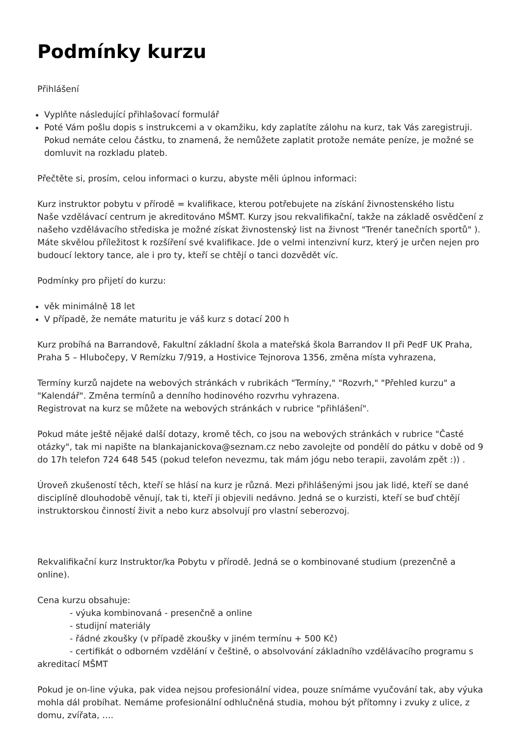Podmínky kurzu
Přihlášení
Vyplňte následující přihlašovací formulář
Poté Vám pošlu dopis s instrukcemi a v okamžiku, kdy zaplatíte zálohu na kurz, tak Vás zaregistruji. Pokud nemáte celou částku, to znamená, že nemůžete zaplatit protože nemáte peníze, je možné se domluvit na rozkladu plateb.
Přečtěte si, prosím, celou informaci o kurzu, abyste měli úplnou informaci:
Kurz instruktor pobytu v přírodě = kvalifikace, kterou potřebujete na získání živnostenského listu
Naše vzdělávací centrum je akreditováno MŠMT. Kurzy jsou rekvalifikační, takže na základě osvědčení z našeho vzdělávacího střediska je možné získat živnostenský list na živnost "Trenér tanečních sportů" ). Máte skvělou příležitost k rozšíření své kvalifikace. Jde o velmi intenzivní kurz, který je určen nejen pro budoucí lektory tance, ale i pro ty, kteří se chtějí o tanci dozvědět víc.
Podmínky pro přijetí do kurzu:
věk minimálně 18 let
V případě, že nemáte maturitu je váš kurz s dotací 200 h
Kurz probíhá na Barrandově, Fakultní základní škola a mateřská škola Barrandov II při PedF UK Praha, Praha 5 – Hlubočepy, V Remízku 7/919, a Hostivice Tejnorova 1356, změna místa vyhrazena,
Termíny kurzů najdete na webových stránkách v rubrikách "Termíny," "Rozvrh," "Přehled kurzu" a "Kalendář". Změna termínů a denního hodinového rozvrhu vyhrazena.
Registrovat na kurz se můžete na webových stránkách v rubrice "přihlášení".
Pokud máte ještě nějaké další dotazy, kromě těch, co jsou na webových stránkách v rubrice "Časté otázky", tak mi napište na blankajanickova@seznam.cz nebo zavolejte od pondělí do pátku v době od 9 do 17h telefon 724 648 545 (pokud telefon nevezmu, tak mám jógu nebo terapii, zavolám zpět :)) .
Úroveň zkušeností těch, kteří se hlásí na kurz je různá. Mezi přihlášenými jsou jak lidé, kteří se dané disciplíně dlouhodobě věnují, tak ti, kteří ji objevili nedávno. Jedná se o kurzisti, kteří se buď chtějí instruktorskou činností živit a nebo kurz absolvují pro vlastní seberozvoj.
Rekvalifikační kurz Instruktor/ka Pobytu v přírodě. Jedná se o kombinované studium (prezenčně a online).
Cena kurzu obsahuje:
- výuka kombinovaná - presenčně a online
- studijní materiály
- řádné zkoušky (v případě zkoušky v jiném termínu + 500 Kč)
- certifikát o odborném vzdělání v češtině, o absolvování základního vzdělávacího programu s akreditací MŠMT
Pokud je on-line výuka, pak videa nejsou profesionální videa, pouze snímáme vyučování tak, aby výuka mohla dál probíhat. Nemáme profesionální odhlučněná studia, mohou být přítomny i zvuky z ulice, z domu, zvířata, ….